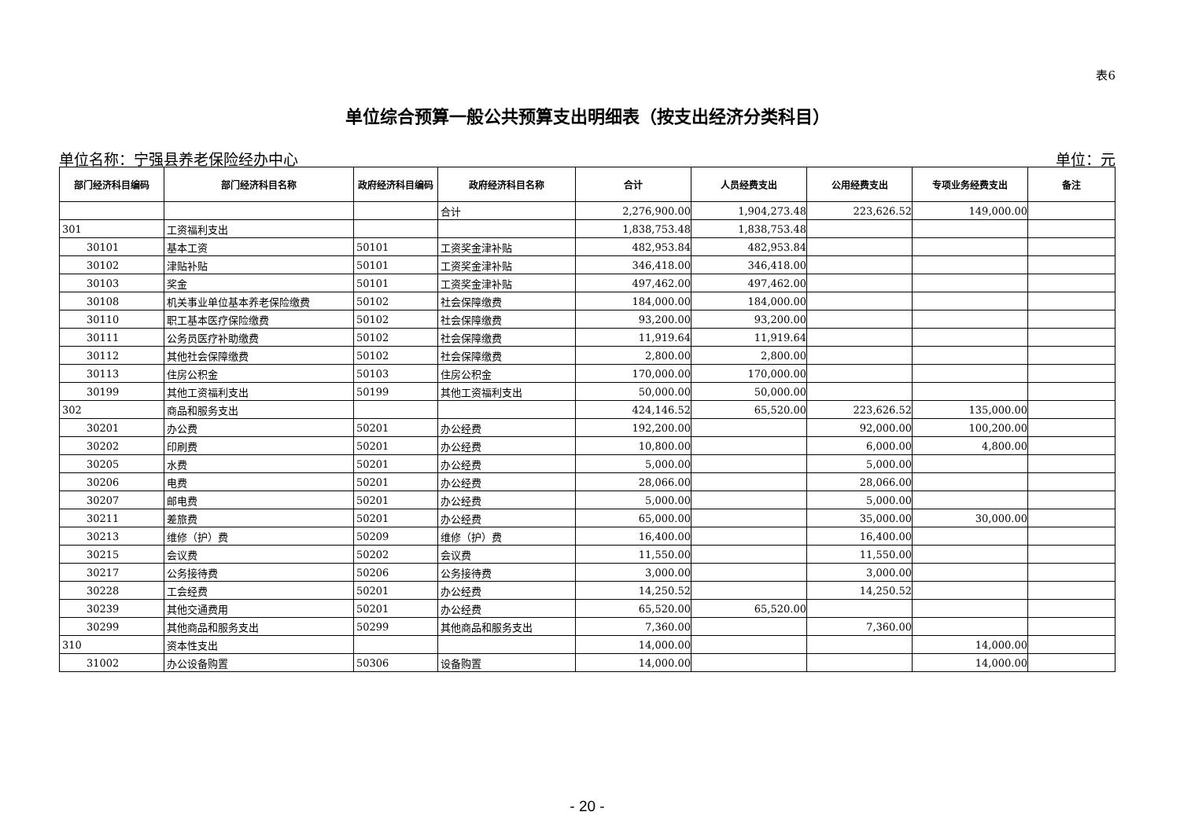表6
单位综合预算一般公共预算支出明细表（按支出经济分类科目）
单位名称：宁强县养老保险经办中心 单位：元
| 部门经济科目编码 | 部门经济科目名称 | 政府经济科目编码 | 政府经济科目名称 | 合计 | 人员经费支出 | 公用经费支出 | 专项业务经费支出 | 备注 |
| --- | --- | --- | --- | --- | --- | --- | --- | --- |
| | | | 合计 | 2,276,900.00 | 1,904,273.48 | 223,626.52 | 149,000.00 | |
| 301 | 工资福利支出 | | | 1,838,753.48 | 1,838,753.48 | | | |
| 30101 | 基本工资 | 50101 | 工资奖金津补贴 | 482,953.84 | 482,953.84 | | | |
| 30102 | 津贴补贴 | 50101 | 工资奖金津补贴 | 346,418.00 | 346,418.00 | | | |
| 30103 | 奖金 | 50101 | 工资奖金津补贴 | 497,462.00 | 497,462.00 | | | |
| 30108 | 机关事业单位基本养老保险缴费 | 50102 | 社会保障缴费 | 184,000.00 | 184,000.00 | | | |
| 30110 | 职工基本医疗保险缴费 | 50102 | 社会保障缴费 | 93,200.00 | 93,200.00 | | | |
| 30111 | 公务员医疗补助缴费 | 50102 | 社会保障缴费 | 11,919.64 | 11,919.64 | | | |
| 30112 | 其他社会保障缴费 | 50102 | 社会保障缴费 | 2,800.00 | 2,800.00 | | | |
| 30113 | 住房公积金 | 50103 | 住房公积金 | 170,000.00 | 170,000.00 | | | |
| 30199 | 其他工资福利支出 | 50199 | 其他工资福利支出 | 50,000.00 | 50,000.00 | | | |
| 302 | 商品和服务支出 | | | 424,146.52 | 65,520.00 | 223,626.52 | 135,000.00 | |
| 30201 | 办公费 | 50201 | 办公经费 | 192,200.00 | | 92,000.00 | 100,200.00 | |
| 30202 | 印刷费 | 50201 | 办公经费 | 10,800.00 | | 6,000.00 | 4,800.00 | |
| 30205 | 水费 | 50201 | 办公经费 | 5,000.00 | | 5,000.00 | | |
| 30206 | 电费 | 50201 | 办公经费 | 28,066.00 | | 28,066.00 | | |
| 30207 | 邮电费 | 50201 | 办公经费 | 5,000.00 | | 5,000.00 | | |
| 30211 | 差旅费 | 50201 | 办公经费 | 65,000.00 | | 35,000.00 | 30,000.00 | |
| 30213 | 维修（护）费 | 50209 | 维修（护）费 | 16,400.00 | | 16,400.00 | | |
| 30215 | 会议费 | 50202 | 会议费 | 11,550.00 | | 11,550.00 | | |
| 30217 | 公务接待费 | 50206 | 公务接待费 | 3,000.00 | | 3,000.00 | | |
| 30228 | 工会经费 | 50201 | 办公经费 | 14,250.52 | | 14,250.52 | | |
| 30239 | 其他交通费用 | 50201 | 办公经费 | 65,520.00 | 65,520.00 | | | |
| 30299 | 其他商品和服务支出 | 50299 | 其他商品和服务支出 | 7,360.00 | | 7,360.00 | | |
| 310 | 资本性支出 | | | 14,000.00 | | | 14,000.00 | |
| 31002 | 办公设备购置 | 50306 | 设备购置 | 14,000.00 | | | 14,000.00 | |
- 20 -